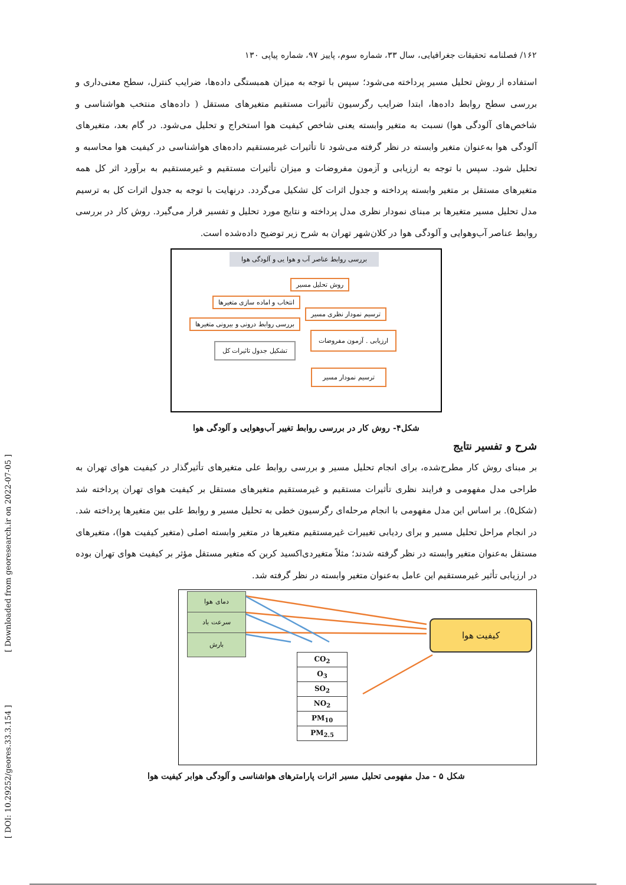۱۶۲/ فصلنامه تحقیقات جغرافیایی، سال ۳۳، شماره سوم، پاییز ۹۷، شماره پیاپی ۱۳۰
استفاده از روش تحلیل مسیر پرداخته می‌شود؛ سپس با توجه به میزان همبستگی داده‌ها، ضرایب کنترل، سطح معنی‌داری و بررسی سطح روابط داده‌ها، ابتدا ضرایب رگرسیون تأثیرات مستقیم متغیرهای مستقل ( داده‌های منتخب هواشناسی و شاخص‌های آلودگی هوا) نسبت به متغیر وابسته یعنی شاخص کیفیت هوا استخراج و تحلیل می‌شود. در گام بعد، متغیرهای آلودگی هوا به‌عنوان متغیر وابسته در نظر گرفته می‌شود تا تأثیرات غیرمستقیم داده‌های هواشناسی در کیفیت هوا محاسبه و تحلیل شود. سپس با توجه به ارزیابی و آزمون مفروضات و میزان تأثیرات مستقیم و غیرمستقیم به برآورد اثر کل همه متغیرهای مستقل بر متغیر وابسته پرداخته و جدول اثرات کل تشکیل می‌گردد. درنهایت با توجه به جدول اثرات کل به ترسیم مدل تحلیل مسیر متغیرها بر مبنای نمودار نظری مدل پرداخته و نتایج مورد تحلیل و تفسیر قرار می‌گیرد. روش کار در بررسی روابط عناصر آب‌وهوایی و آلودگی هوا در کلان‌شهر تهران به شرح زیر توضیح داده‌شده است.
بررسی روابط عناصر آب و هوا یی و آلودگی هوا
روش تحلیل مسیر
انتخاب و اماده سازی متغیرها
ترسیم نمودار نظری مسیر
بررسی روابط درونی و بیرونی متغیرها
ارزیابی . آزمون مفروضات
تشکیل جدول تاثیرات کل
ترسیم نمودار مسیر
شکل۴- روش کار در بررسی روابط تغییر آب‌وهوایی و آلودگی هوا
شرح و تفسیر نتایج
بر مبنای روش کار مطرح‌شده، برای انجام تحلیل مسیر و بررسی روابط علی متغیرهای تأثیرگذار در کیفیت هوای تهران به طراحی مدل مفهومی و فرایند نظری تأثیرات مستقیم و غیرمستقیم متغیرهای مستقل بر کیفیت هوای تهران پرداخته شد (شکل۵). بر اساس این مدل مفهومی با انجام مرحله‌ای رگرسیون خطی به تحلیل مسیر و روابط علی بین متغیرها پرداخته شد. در انجام مراحل تحلیل مسیر و برای ردیابی تغییرات غیرمستقیم متغیرها در متغیر وابسته اصلی (متغیر کیفیت هوا)، متغیرهای مستقل به‌عنوان متغیر وابسته در نظر گرفته شدند؛ مثلاً متغیردی‌اکسید کربن که متغیر مستقل مؤثر بر کیفیت هوای تهران بوده در ارزیابی تأثیر غیرمستقیم این عامل به‌عنوان متغیر وابسته در نظر گرفته شد.
دمای هوا
سرعت باد
بارش
کیفیت هوا
| CO<sub>2</sub> |
| O<sub>3</sub> |
| SO<sub>2</sub> |
| NO<sub>2</sub> |
| PM<sub>10</sub> |
| PM<sub>2.5</sub> |
شکل ۵ - مدل مفهومی تحلیل مسیر اثرات پارامترهای هواشناسی و آلودگی هوابر کیفیت هوا
[ Downloaded from georesearch.ir on 2022-07-05 ]
[ DOI: 10.29252/geores.33.3.154 ]